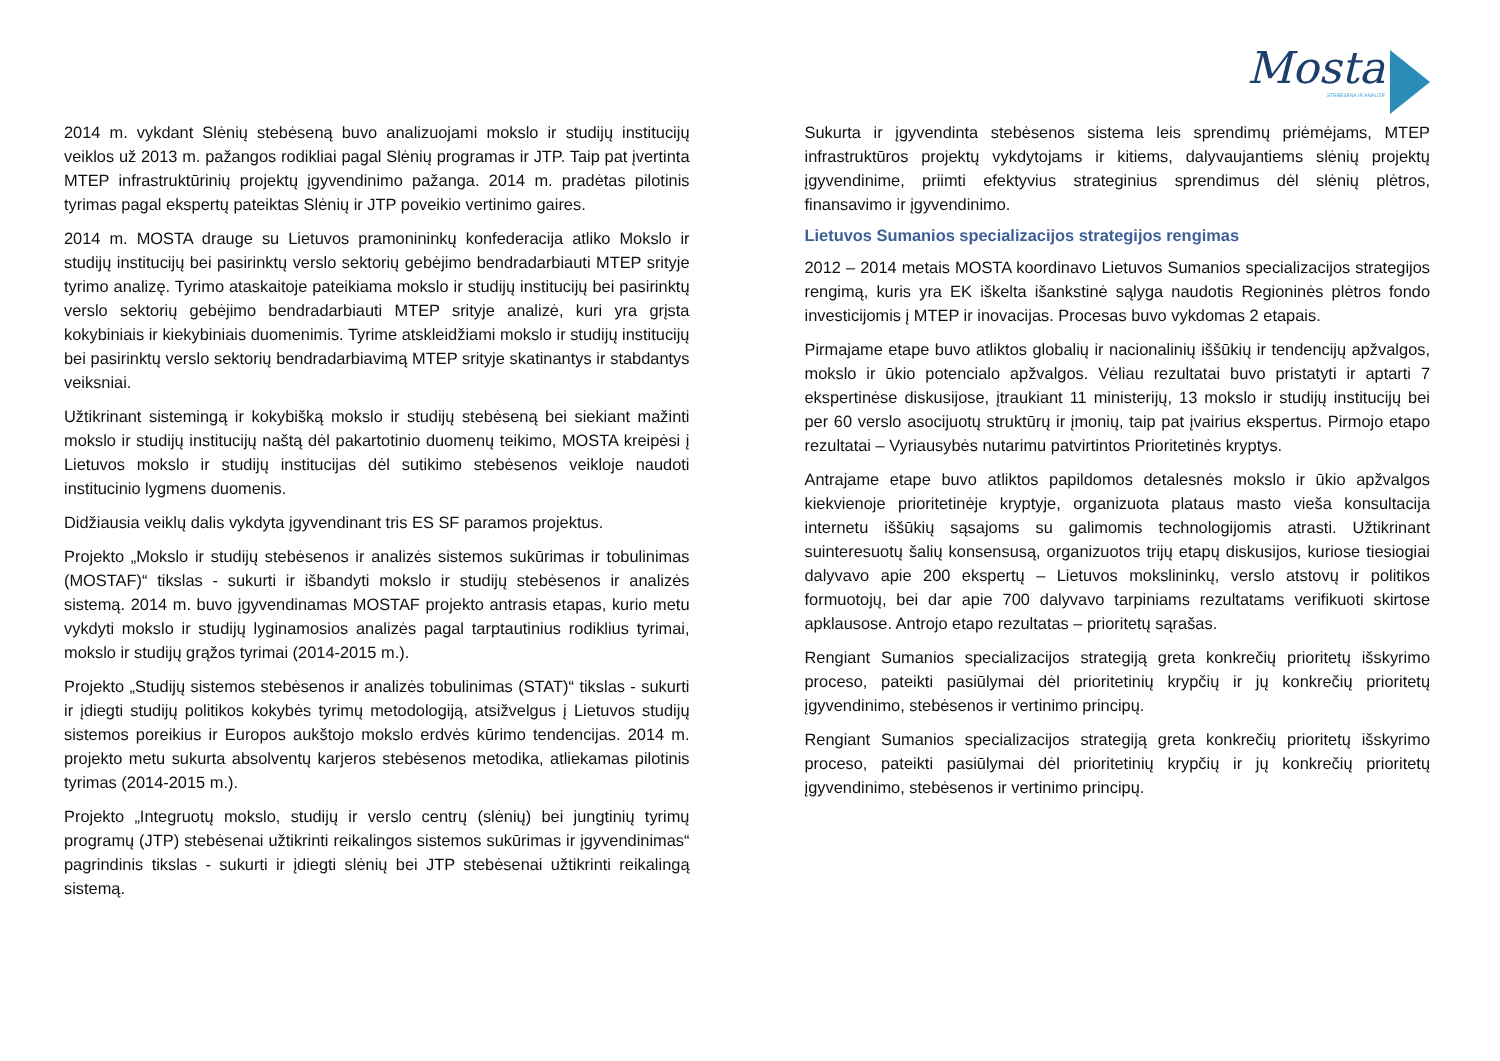Mosta
STEBĖSENA IR ANALIZĖ
2014 m. vykdant Slėnių stebėseną buvo analizuojami mokslo ir studijų institucijų veiklos už 2013 m. pažangos rodikliai pagal Slėnių programas ir JTP. Taip pat įvertinta MTEP infrastruktūrinių projektų įgyvendinimo pažanga. 2014 m. pradėtas pilotinis tyrimas pagal ekspertų pateiktas Slėnių ir JTP poveikio vertinimo gaires.
2014 m. MOSTA drauge su Lietuvos pramonininkų konfederacija atliko Mokslo ir studijų institucijų bei pasirinktų verslo sektorių gebėjimo bendradarbiauti MTEP srityje tyrimo analizę. Tyrimo ataskaitoje pateikiama mokslo ir studijų institucijų bei pasirinktų verslo sektorių gebėjimo bendradarbiauti MTEP srityje analizė, kuri yra grįsta kokybiniais ir kiekybiniais duomenimis. Tyrime atskleidžiami mokslo ir studijų institucijų bei pasirinktų verslo sektorių bendradarbiavimą MTEP srityje skatinantys ir stabdantys veiksniai.
Užtikrinant sistemingą ir kokybišką mokslo ir studijų stebėseną bei siekiant mažinti mokslo ir studijų institucijų naštą dėl pakartotinio duomenų teikimo, MOSTA kreipėsi į Lietuvos mokslo ir studijų institucijas dėl sutikimo stebėsenos veikloje naudoti institucinio lygmens duomenis.
Didžiausia veiklų dalis vykdyta įgyvendinant tris ES SF paramos projektus.
Projekto „Mokslo ir studijų stebėsenos ir analizės sistemos sukūrimas ir tobulinimas (MOSTAF)“ tikslas - sukurti ir išbandyti mokslo ir studijų stebėsenos ir analizės sistemą. 2014 m. buvo įgyvendinamas MOSTAF projekto antrasis etapas, kurio metu vykdyti mokslo ir studijų lyginamosios analizės pagal tarptautinius rodiklius tyrimai, mokslo ir studijų grąžos tyrimai (2014-2015 m.).
Projekto „Studijų sistemos stebėsenos ir analizės tobulinimas (STAT)“ tikslas - sukurti ir įdiegti studijų politikos kokybės tyrimų metodologiją, atsižvelgus į Lietuvos studijų sistemos poreikius ir Europos aukštojo mokslo erdvės kūrimo tendencijas. 2014 m. projekto metu sukurta absolventų karjeros stebėsenos metodika, atliekamas pilotinis tyrimas (2014-2015 m.).
Projekto „Integruotų mokslo, studijų ir verslo centrų (slėnių) bei jungtinių tyrimų programų (JTP) stebėsenai užtikrinti reikalingos sistemos sukūrimas ir įgyvendinimas“ pagrindinis tikslas - sukurti ir įdiegti slėnių bei JTP stebėsenai užtikrinti reikalingą sistemą.
Sukurta ir įgyvendinta stebėsenos sistema leis sprendimų priėmėjams, MTEP infrastruktūros projektų vykdytojams ir kitiems, dalyvaujantiems slėnių projektų įgyvendinime, priimti efektyvius strateginius sprendimus dėl slėnių plėtros, finansavimo ir įgyvendinimo.
Lietuvos Sumanios specializacijos strategijos rengimas
2012 – 2014 metais MOSTA koordinavo Lietuvos Sumanios specializacijos strategijos rengimą, kuris yra EK iškelta išankstinė sąlyga naudotis Regioninės plėtros fondo investicijomis į MTEP ir inovacijas. Procesas buvo vykdomas 2 etapais.
Pirmajame etape buvo atliktos globalių ir nacionalinių iššūkių ir tendencijų apžvalgos, mokslo ir ūkio potencialo apžvalgos. Vėliau rezultatai buvo pristatyti ir aptarti 7 ekspertinėse diskusijose, įtraukiant 11 ministerijų, 13 mokslo ir studijų institucijų bei per 60 verslo asocijuotų struktūrų ir įmonių, taip pat įvairius ekspertus. Pirmojo etapo rezultatai – Vyriausybės nutarimu patvirtintos Prioritetinės kryptys.
Antrajame etape buvo atliktos papildomos detalesnės mokslo ir ūkio apžvalgos kiekvienoje prioritetinėje kryptyje, organizuota plataus masto vieša konsultacija internetu iššūkių sąsajoms su galimomis technologijomis atrasti. Užtikrinant suinteresuotų šalių konsensusą, organizuotos trijų etapų diskusijos, kuriose tiesiogiai dalyvavo apie 200 ekspertų – Lietuvos mokslininkų, verslo atstovų ir politikos formuotojų, bei dar apie 700 dalyvavo tarpiniams rezultatams verifikuoti skirtose apklausose. Antrojo etapo rezultatas – prioritetų sąrašas.
Rengiant Sumanios specializacijos strategiją greta konkrečių prioritetų išskyrimo proceso, pateikti pasiūlymai dėl prioritetinių krypčių ir jų konkrečių prioritetų įgyvendinimo, stebėsenos ir vertinimo principų.
Rengiant Sumanios specializacijos strategiją greta konkrečių prioritetų išskyrimo proceso, pateikti pasiūlymai dėl prioritetinių krypčių ir jų konkrečių prioritetų įgyvendinimo, stebėsenos ir vertinimo principų.